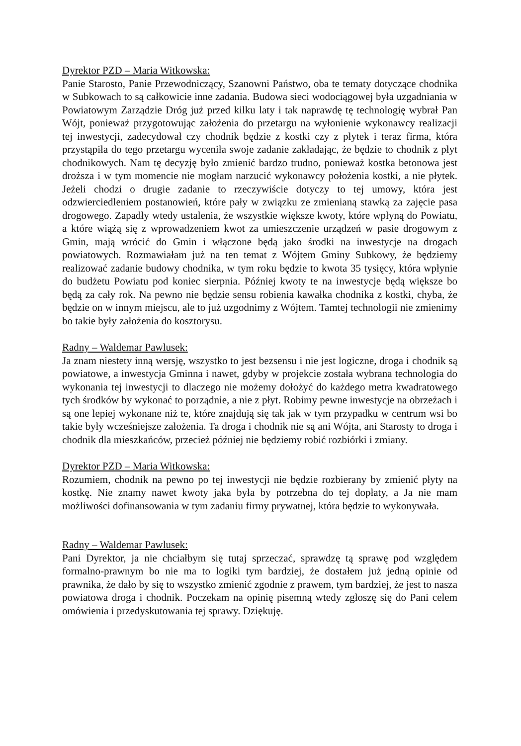Dyrektor PZD – Maria Witkowska:
Panie Starosto, Panie Przewodniczący, Szanowni Państwo, oba te tematy dotyczące chodnika w Subkowach to są całkowicie inne zadania. Budowa sieci wodociągowej była uzgadniania w Powiatowym Zarządzie Dróg już przed kilku laty i tak naprawdę tę technologię wybrał Pan Wójt, ponieważ przygotowując założenia do przetargu na wyłonienie wykonawcy realizacji tej inwestycji, zadecydował czy chodnik będzie z kostki czy z płytek i teraz firma, która przystąpiła do tego przetargu wyceniła swoje zadanie zakładając, że będzie to chodnik z płyt chodnikowych. Nam tę decyzję było zmienić bardzo trudno, ponieważ kostka betonowa jest droższa i w tym momencie nie mogłam narzucić wykonawcy położenia kostki, a nie płytek. Jeżeli chodzi o drugie zadanie to rzeczywiście dotyczy to tej umowy, która jest odzwierciedleniem postanowień, które pały w związku ze zmienianą stawką za zajęcie pasa drogowego. Zapadły wtedy ustalenia, że wszystkie większe kwoty, które wpłyną do Powiatu, a które wiążą się z wprowadzeniem kwot za umieszczenie urządzeń w pasie drogowym z Gmin, mają wrócić do Gmin i włączone będą jako środki na inwestycje na drogach powiatowych. Rozmawiałam już na ten temat z Wójtem Gminy Subkowy, że będziemy realizować zadanie budowy chodnika, w tym roku będzie to kwota 35 tysięcy, która wpłynie do budżetu Powiatu pod koniec sierpnia. Później kwoty te na inwestycje będą większe bo będą za cały rok. Na pewno nie będzie sensu robienia kawałka chodnika z kostki, chyba, że będzie on w innym miejscu, ale to już uzgodnimy z Wójtem. Tamtej technologii nie zmienimy bo takie były założenia do kosztorysu.
Radny – Waldemar Pawlusek:
Ja znam niestety inną wersję, wszystko to jest bezsensu i nie jest logiczne, droga i chodnik są powiatowe, a inwestycja Gminna i nawet, gdyby w projekcie została wybrana technologia do wykonania tej inwestycji to dlaczego nie możemy dołożyć do każdego metra kwadratowego tych środków by wykonać to porządnie, a nie z płyt. Robimy pewne inwestycje na obrzeżach i są one lepiej wykonane niż te, które znajdują się tak jak w tym przypadku w centrum wsi bo takie były wcześniejsze założenia. Ta droga i chodnik nie są ani Wójta, ani Starosty to droga i chodnik dla mieszkańców, przecież później nie będziemy robić rozbiórki i zmiany.
Dyrektor PZD – Maria Witkowska:
Rozumiem, chodnik na pewno po tej inwestycji nie będzie rozbierany by zmienić płyty na kostkę. Nie znamy nawet kwoty jaka była by potrzebna do tej dopłaty, a Ja nie mam możliwości dofinansowania w tym zadaniu firmy prywatnej, która będzie to wykonywała.
Radny – Waldemar Pawlusek:
Pani Dyrektor, ja nie chciałbym się tutaj sprzeczać, sprawdzę tą sprawę pod względem formalno-prawnym bo nie ma to logiki tym bardziej, że dostałem już jedną opinie od prawnika, że dało by się to wszystko zmienić zgodnie z prawem, tym bardziej, że jest to nasza powiatowa droga i chodnik. Poczekam na opinię pisemną wtedy zgłoszę się do Pani celem omówienia i przedyskutowania tej sprawy. Dziękuję.